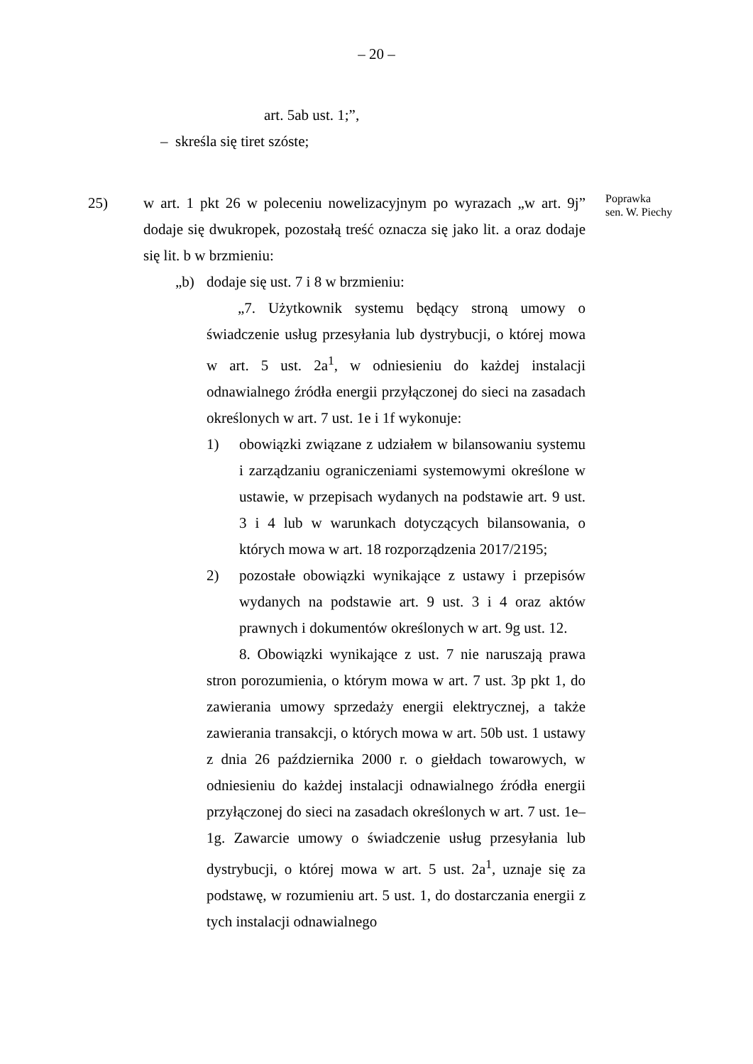– 20 –
art. 5ab ust. 1;”,
– skreśla się tiret szóste;
25) w art. 1 pkt 26 w poleceniu nowelizacyjnym po wyrazach „w art. 9j” dodaje się dwukropek, pozostałą treść oznacza się jako lit. a oraz dodaje się lit. b w brzmieniu:
„b) dodaje się ust. 7 i 8 w brzmieniu:
„7. Użytkownik systemu będący stroną umowy o świadczenie usług przesyłania lub dystrybucji, o której mowa w art. 5 ust. 2a<sup>1</sup>, w odniesieniu do każdej instalacji odnawialnego źródła energii przyłączonej do sieci na zasadach określonych w art. 7 ust. 1e i 1f wykonuje:
1) obowiązki związane z udziałem w bilansowaniu systemu i zarządzaniu ograniczeniami systemowymi określone w ustawie, w przepisach wydanych na podstawie art. 9 ust. 3 i 4 lub w warunkach dotyczących bilansowania, o których mowa w art. 18 rozporządzenia 2017/2195;
2) pozostałe obowiązki wynikające z ustawy i przepisów wydanych na podstawie art. 9 ust. 3 i 4 oraz aktów prawnych i dokumentów określonych w art. 9g ust. 12.
8. Obowiązki wynikające z ust. 7 nie naruszają prawa stron porozumienia, o którym mowa w art. 7 ust. 3p pkt 1, do zawierania umowy sprzedaży energii elektrycznej, a także zawierania transakcji, o których mowa w art. 50b ust. 1 ustawy z dnia 26 października 2000 r. o giełdach towarowych, w odniesieniu do każdej instalacji odnawialnego źródła energii przyłączonej do sieci na zasadach określonych w art. 7 ust. 1e–1g. Zawarcie umowy o świadczenie usług przesyłania lub dystrybucji, o której mowa w art. 5 ust. 2a<sup>1</sup>, uznaje się za podstawę, w rozumieniu art. 5 ust. 1, do dostarczania energii z tych instalacji odnawialnego
Poprawka
sen. W. Piechy